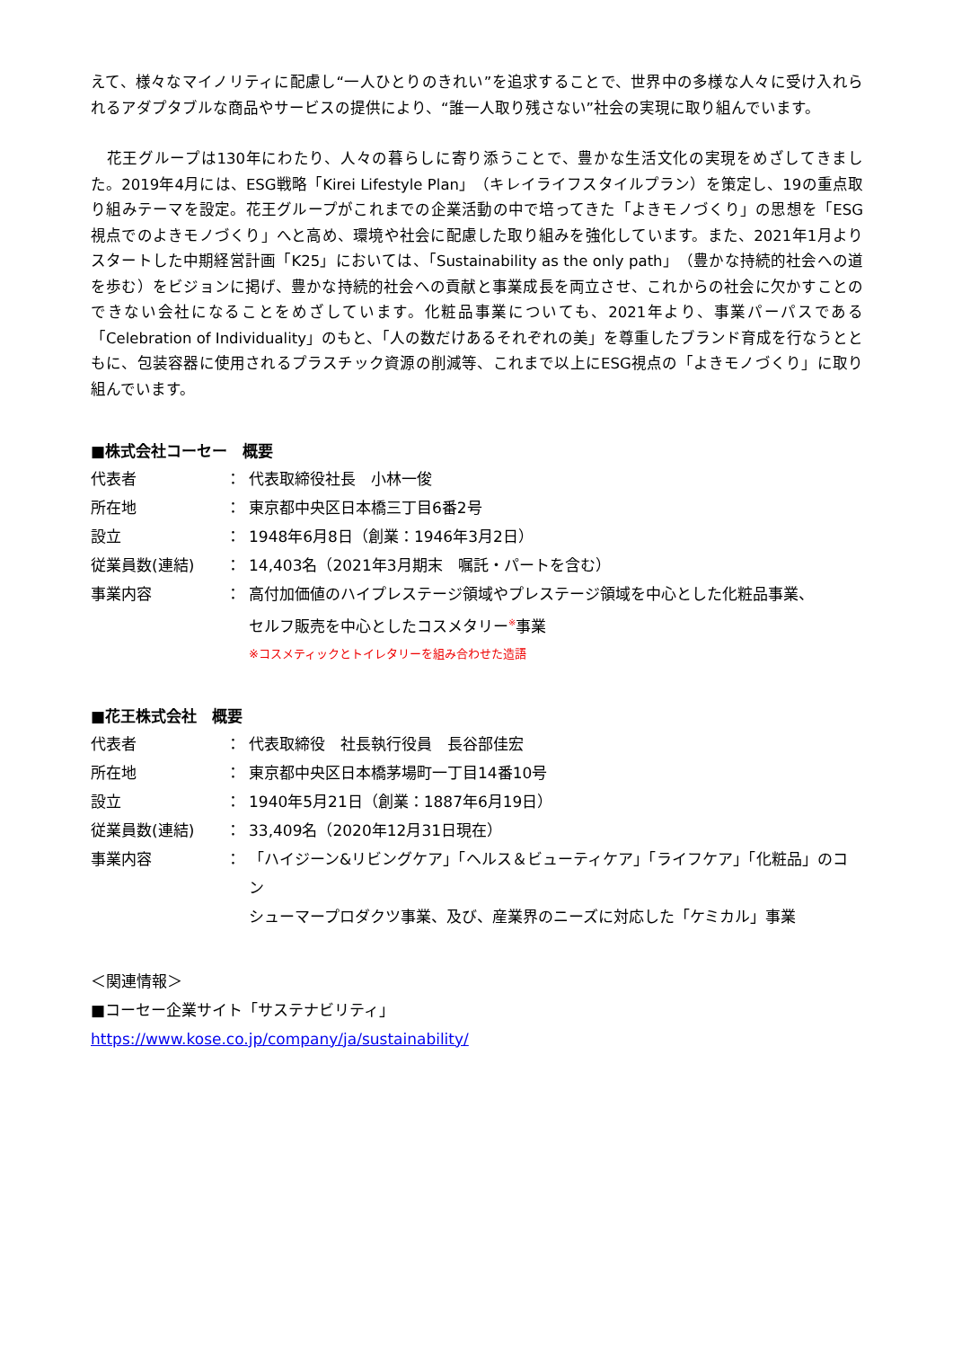えて、様々なマイノリティに配慮し“一人ひとりのきれい”を追求することで、世界中の多様な人々に受け入れられるアダプタブルな商品やサービスの提供により、“誰一人取り残さない”社会の実現に取り組んでいます。
　花王グループは130年にわたり、人々の暮らしに寄り添うことで、豊かな生活文化の実現をめざしてきました。2019年4月には、ESG戦略「Kirei Lifestyle Plan」（キレイライフスタイルプラン）を策定し、19の重点取り組みテーマを設定。花王グループがこれまでの企業活動の中で培ってきた「よきモノづくり」の思想を「ESG視点でのよきモノづくり」へと高め、環境や社会に配慮した取り組みを強化しています。また、2021年1月よりスタートした中期経営計画「K25」においては、「Sustainability as the only path」（豊かな持続的社会への道を歩む）をビジョンに掲げ、豊かな持続的社会への貢献と事業成長を両立させ、これからの社会に欠かすことのできない会社になることをめざしています。化粧品事業についても、2021年より、事業パーパスである「Celebration of Individuality」のもと、「人の数だけあるそれぞれの美」を尊重したブランド育成を行なうとともに、包装容器に使用されるプラスチック資源の削減等、これまで以上にESG視点の「よきモノづくり」に取り組んでいます。
■株式会社コーセー　概要
| 代表者 | ： | 代表取締役社長 小林一俊 |
| 所在地 | ： | 東京都中央区日本橋三丁目6番2号 |
| 設立 | ： | 1948年6月8日（創業：1946年3月2日） |
| 従業員数(連結) | ： | 14,403名（2021年3月期末 嘱託・パートを含む） |
| 事業内容 | ： | 高付加価値のハイプレステージ領域やプレステージ領域を中心とした化粧品事業、 セルフ販売を中心としたコスメタリー<sup>※</sup>事業 ※コスメティックとトイレタリーを組み合わせた造語 |
■花王株式会社　概要
| 代表者 | ： | 代表取締役 社長執行役員 長谷部佳宏 |
| 所在地 | ： | 東京都中央区日本橋茅場町一丁目14番10号 |
| 設立 | ： | 1940年5月21日（創業：1887年6月19日） |
| 従業員数(連結) | ： | 33,409名（2020年12月31日現在） |
| 事業内容 | ： | 「ハイジーン&リビングケア」「ヘルス＆ビューティケア」「ライフケア」「化粧品」のコン シューマープロダクツ事業、及び、産業界のニーズに対応した「ケミカル」事業 |
＜関連情報＞
■コーセー企業サイト「サステナビリティ」
https://www.kose.co.jp/company/ja/sustainability/